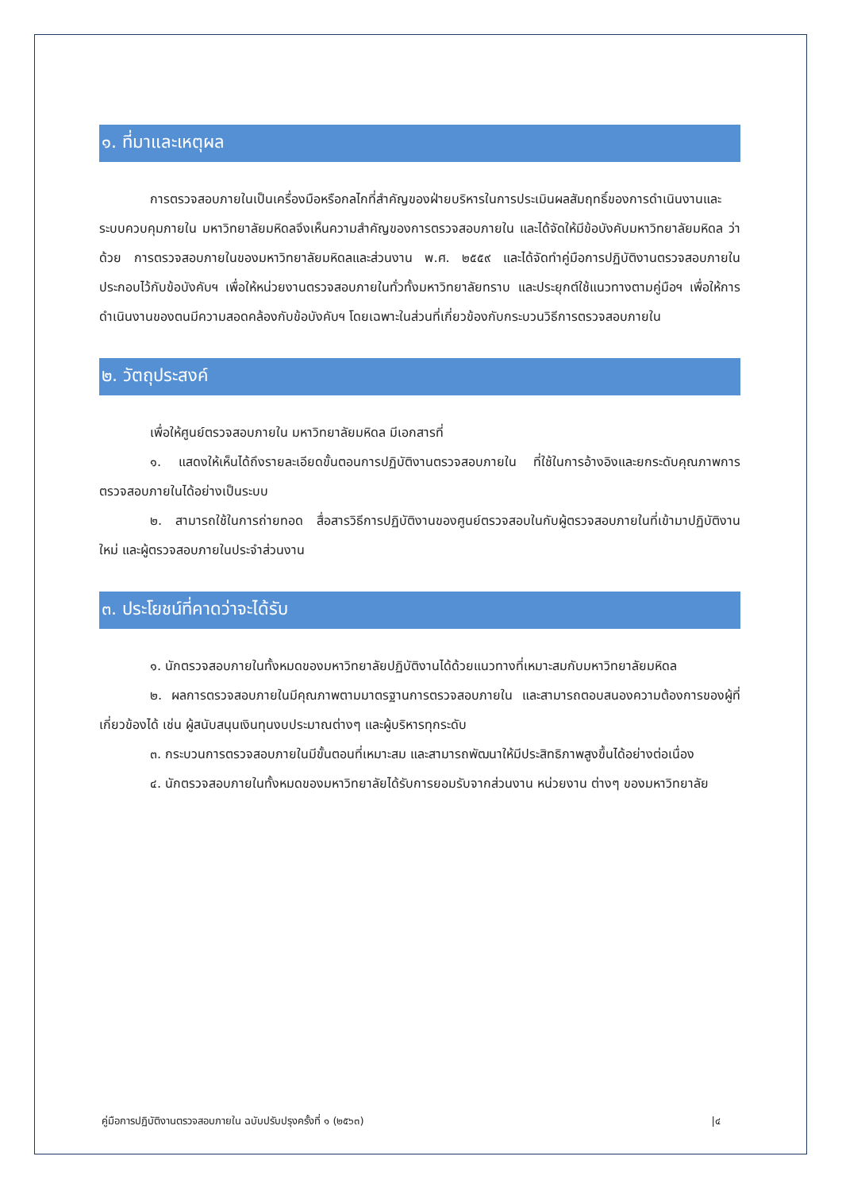๑. ที่มาและเหตุผล
การตรวจสอบภายในเป็นเครื่องมือหรือกลไกที่สำคัญของฝ่ายบริหารในการประเมินผลสัมฤทธิ์ของการดำเนินงานและระบบควบคุมภายใน มหาวิทยาลัยมหิดลจึงเห็นความสำคัญของการตรวจสอบภายใน และได้จัดให้มีข้อบังคับมหาวิทยาลัยมหิดล ว่าด้วย การตรวจสอบภายในของมหาวิทยาลัยมหิดลและส่วนงาน พ.ศ. ๒๕๕๙ และได้จัดทำคู่มือการปฏิบัติงานตรวจสอบภายใน ประกอบไว้กับข้อบังคับฯ เพื่อให้หน่วยงานตรวจสอบภายในทั่วทั้งมหาวิทยาลัยทราบ และประยุกต์ใช้แนวทางตามคู่มือฯ เพื่อให้การดำเนินงานของตนมีความสอดคล้องกับข้อบังคับฯ โดยเฉพาะในส่วนที่เกี่ยวข้องกับกระบวนวิธีการตรวจสอบภายใน
๒. วัตถุประสงค์
เพื่อให้ศูนย์ตรวจสอบภายใน มหาวิทยาลัยมหิดล มีเอกสารที่
๑. แสดงให้เห็นได้ถึงรายละเอียดขั้นตอนการปฏิบัติงานตรวจสอบภายใน ที่ใช้ในการอ้างอิงและยกระดับคุณภาพการตรวจสอบภายในได้อย่างเป็นระบบ
๒. สามารถใช้ในการถ่ายทอด สื่อสารวิธีการปฏิบัติงานของศูนย์ตรวจสอบในกับผู้ตรวจสอบภายในที่เข้ามาปฏิบัติงานใหม่ และผู้ตรวจสอบภายในประจำส่วนงาน
๓. ประโยชน์ที่คาดว่าจะได้รับ
๑. นักตรวจสอบภายในทั้งหมดของมหาวิทยาลัยปฏิบัติงานได้ด้วยแนวทางที่เหมาะสมกับมหาวิทยาลัยมหิดล
๒. ผลการตรวจสอบภายในมีคุณภาพตามมาตรฐานการตรวจสอบภายใน และสามารถตอบสนองความต้องการของผู้ที่เกี่ยวข้องได้ เช่น ผู้สนับสนุนเงินทุนงบประมาณต่างๆ และผู้บริหารทุกระดับ
๓. กระบวนการตรวจสอบภายในมีขั้นตอนที่เหมาะสม และสามารถพัฒนาให้มีประสิทธิภาพสูงขึ้นได้อย่างต่อเนื่อง
๔. นักตรวจสอบภายในทั้งหมดของมหาวิทยาลัยได้รับการยอมรับจากส่วนงาน หน่วยงาน ต่างๆ ของมหาวิทยาลัย
คู่มือการปฏิบัติงานตรวจสอบภายใน ฉบับปรับปรุงครั้งที่ ๑ (๒๕๖๓) |๔